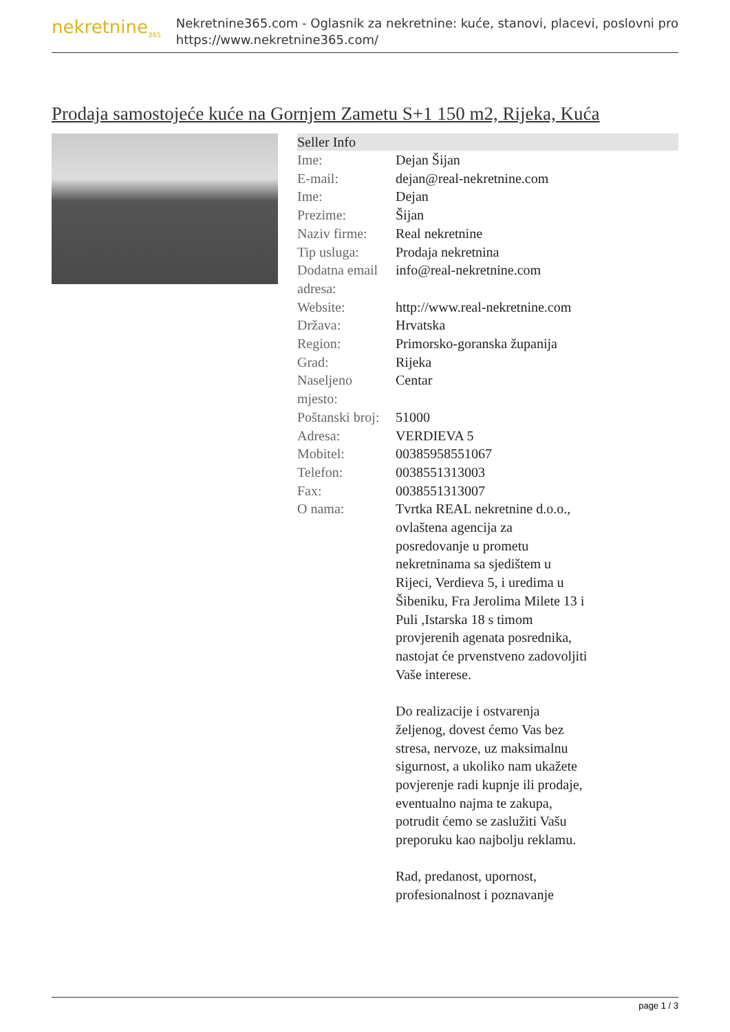nekretnine<sub>365</sub>
Nekretnine365.com - Oglasnik za nekretnine: kuće, stanovi, placevi, poslovni pro
https://www.nekretnine365.com/
Prodaja samostojeće kuće na Gornjem Zametu S+1 150 m2, Rijeka, Kuća
| Seller Info | |
| --- | --- |
| Ime: | Dejan Šijan |
| E-mail: | dejan@real-nekretnine.com |
| Ime: | Dejan |
| Prezime: | Šijan |
| Naziv firme: | Real nekretnine |
| Tip usluga: | Prodaja nekretnina |
| Dodatna email adresa: | info@real-nekretnine.com |
| Website: | http://www.real-nekretnine.com |
| Država: | Hrvatska |
| Region: | Primorsko-goranska županija |
| Grad: | Rijeka |
| Naseljeno mjesto: | Centar |
| Poštanski broj: | 51000 |
| Adresa: | VERDIEVA 5 |
| Mobitel: | 00385958551067 |
| Telefon: | 0038551313003 |
| Fax: | 0038551313007 |
| O nama: | Tvrtka REAL nekretnine d.o.o., ovlaštena agencija za posredovanje u prometu nekretninama sa sjedištem u Rijeci, Verdieva 5, i uredima u Šibeniku, Fra Jerolima Milete 13 i Puli ,Istarska 18 s timom provjerenih agenata posrednika, nastojat će prvenstveno zadovoljiti Vaše interese. Do realizacije i ostvarenja željenog, dovest ćemo Vas bez stresa, nervoze, uz maksimalnu sigurnost, a ukoliko nam ukažete povjerenje radi kupnje ili prodaje, eventualno najma te zakupa, potrudit ćemo se zaslužiti Vašu preporuku kao najbolju reklamu. Rad, predanost, upornost, profesionalnost i poznavanje |
page 1 / 3